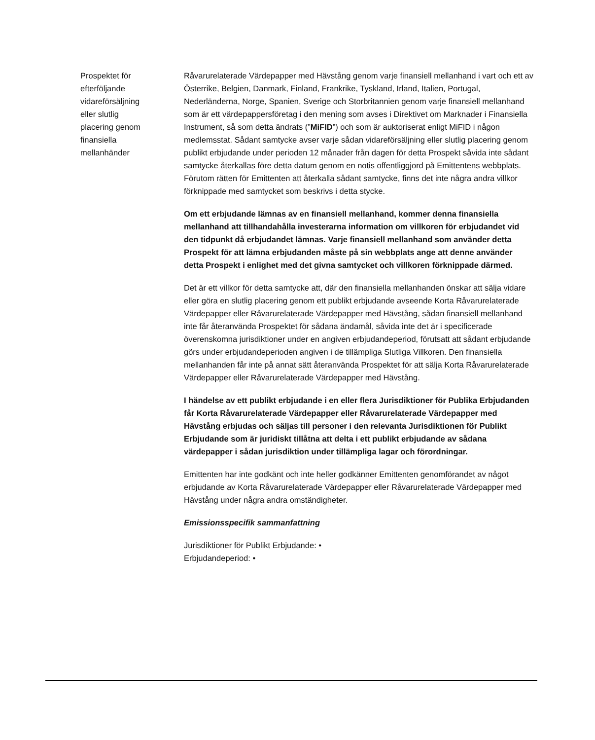Prospektet för
efterföljande
vidareförsäljning
eller slutlig
placering genom
finansiella
mellanhänder
Råvarurelaterade Värdepapper med Hävstång genom varje finansiell mellanhand i vart och ett av Österrike, Belgien, Danmark, Finland, Frankrike, Tyskland, Irland, Italien, Portugal, Nederländerna, Norge, Spanien, Sverige och Storbritannien genom varje finansiell mellanhand som är ett värdepappersföretag i den mening som avses i Direktivet om Marknader i Finansiella Instrument, så som detta ändrats (”MiFID”) och som är auktoriserat enligt MiFID i någon medlemsstat. Sådant samtycke avser varje sådan vidareförsäljning eller slutlig placering genom publikt erbjudande under perioden 12 månader från dagen för detta Prospekt såvida inte sådant samtycke återkallas före detta datum genom en notis offentliggjord på Emittentens webbplats. Förutom rätten för Emittenten att återkalla sådant samtycke, finns det inte några andra villkor förknippade med samtycket som beskrivs i detta stycke.
Om ett erbjudande lämnas av en finansiell mellanhand, kommer denna finansiella mellanhand att tillhandahålla investerarna information om villkoren för erbjudandet vid den tidpunkt då erbjudandet lämnas. Varje finansiell mellanhand som använder detta Prospekt för att lämna erbjudanden måste på sin webbplats ange att denne använder detta Prospekt i enlighet med det givna samtycket och villkoren förknippade därmed.
Det är ett villkor för detta samtycke att, där den finansiella mellanhanden önskar att sälja vidare eller göra en slutlig placering genom ett publikt erbjudande avseende Korta Råvarurelaterade Värdepapper eller Råvarurelaterade Värdepapper med Hävstång, sådan finansiell mellanhand inte får återanvända Prospektet för sådana ändamål, såvida inte det är i specificerade överenskomna jurisdiktioner under en angiven erbjudandeperiod, förutsatt att sådant erbjudande görs under erbjudandeperioden angiven i de tillämpliga Slutliga Villkoren. Den finansiella mellanhanden får inte på annat sätt återanvända Prospektet för att sälja Korta Råvarurelaterade Värdepapper eller Råvarurelaterade Värdepapper med Hävstång.
I händelse av ett publikt erbjudande i en eller flera Jurisdiktioner för Publika Erbjudanden får Korta Råvarurelaterade Värdepapper eller Råvarurelaterade Värdepapper med Hävstång erbjudas och säljas till personer i den relevanta Jurisdiktionen för Publikt Erbjudande som är juridiskt tillåtna att delta i ett publikt erbjudande av sådana värdepapper i sådan jurisdiktion under tillämpliga lagar och förordningar.
Emittenten har inte godkänt och inte heller godkänner Emittenten genomförandet av något erbjudande av Korta Råvarurelaterade Värdepapper eller Råvarurelaterade Värdepapper med Hävstång under några andra omständigheter.
Emissionsspecifik sammanfattning
Jurisdiktioner för Publikt Erbjudande: •
Erbjudandeperiod: •